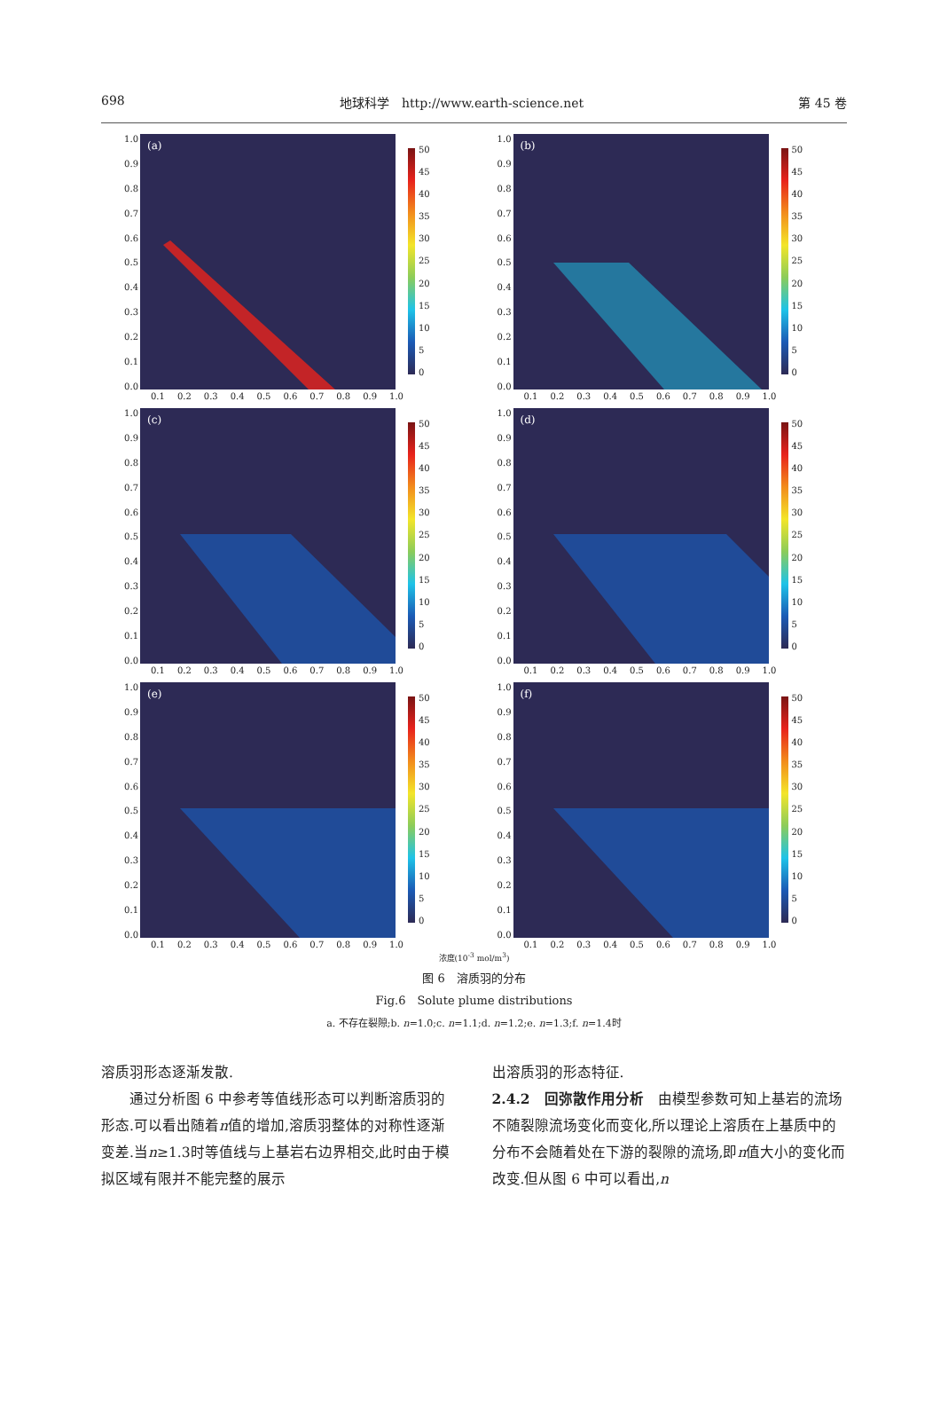698 地球科学　http://www.earth-science.net 第 45 卷
1.0
0.9
0.8
0.7
0.6
0.5
0.4
0.3
0.2
0.1
0.0
(a)
50
45
40
35
30
25
20
15
10
5
0
0.1 0.2 0.3 0.4 0.5 0.6 0.7 0.8 0.9 1.0
1.0
0.9
0.8
0.7
0.6
0.5
0.4
0.3
0.2
0.1
0.0
(b)
50
45
40
35
30
25
20
15
10
5
0
0.1 0.2 0.3 0.4 0.5 0.6 0.7 0.8 0.9 1.0
1.0
0.9
0.8
0.7
0.6
0.5
0.4
0.3
0.2
0.1
0.0
(c)
50
45
40
35
30
25
20
15
10
5
0
0.1 0.2 0.3 0.4 0.5 0.6 0.7 0.8 0.9 1.0
1.0
0.9
0.8
0.7
0.6
0.5
0.4
0.3
0.2
0.1
0.0
(d)
50
45
40
35
30
25
20
15
10
5
0
0.1 0.2 0.3 0.4 0.5 0.6 0.7 0.8 0.9 1.0
1.0
0.9
0.8
0.7
0.6
0.5
0.4
0.3
0.2
0.1
0.0
(e)
50
45
40
35
30
25
20
15
10
5
0
0.1 0.2 0.3 0.4 0.5 0.6 0.7 0.8 0.9 1.0
1.0
0.9
0.8
0.7
0.6
0.5
0.4
0.3
0.2
0.1
0.0
(f)
50
45
40
35
30
25
20
15
10
5
0
0.1 0.2 0.3 0.4 0.5 0.6 0.7 0.8 0.9 1.0
浓度(10<sup>-3</sup> mol/m<sup>3</sup>)
图 6　溶质羽的分布
Fig.6　Solute plume distributions
a. 不存在裂隙;b. n=1.0;c. n=1.1;d. n=1.2;e. n=1.3;f. n=1.4时
溶质羽形态逐渐发散.
　　通过分析图 6 中参考等值线形态可以判断溶质羽的形态.可以看出随着n值的增加,溶质羽整体的对称性逐渐变差.当n≥1.3时等值线与上基岩右边界相交,此时由于模拟区域有限并不能完整的展示
出溶质羽的形态特征.
2.4.2　回弥散作用分析　由模型参数可知上基岩的流场不随裂隙流场变化而变化,所以理论上溶质在上基质中的分布不会随着处在下游的裂隙的流场,即n值大小的变化而改变.但从图 6 中可以看出,n